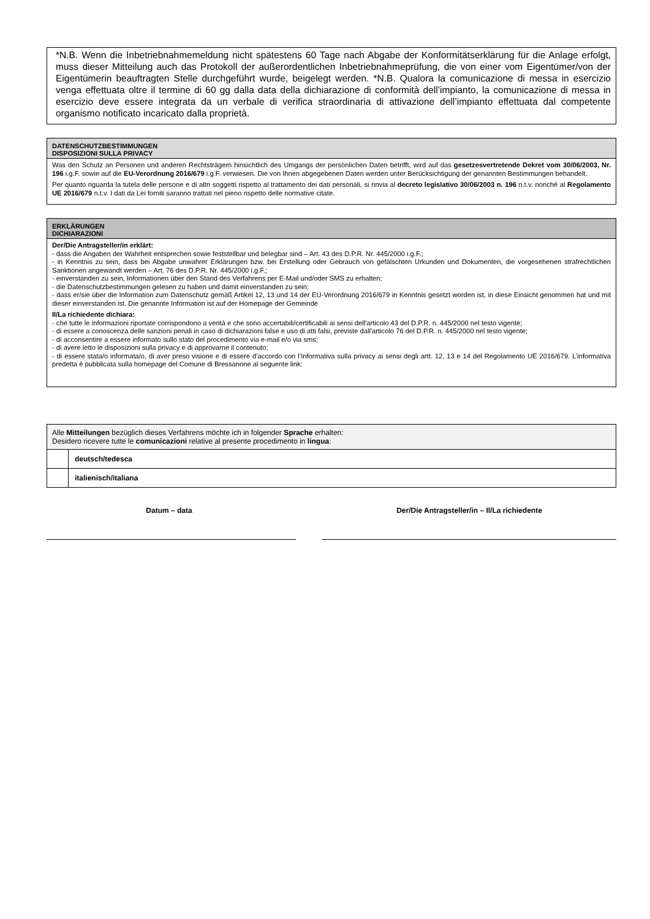*N.B. Wenn die Inbetriebnahmemeldung nicht spätestens 60 Tage nach Abgabe der Konformitätserklärung für die Anlage erfolgt, muss dieser Mitteilung auch das Protokoll der außerordentlichen Inbetriebnahmeprüfung, die von einer vom Eigentümer/von der Eigentümerin beauftragten Stelle durchgeführt wurde, beigelegt werden. *N.B. Qualora la comunicazione di messa in esercizio venga effettuata oltre il termine di 60 gg dalla data della dichiarazione di conformità dell’impianto, la comunicazione di messa in esercizio deve essere integrata da un verbale di verifica straordinaria di attivazione dell’impianto effettuata dal competente organismo notificato incaricato dalla proprietà.
DATENSCHUTZBESTIMMUNGEN
DISPOSIZIONI SULLA PRIVACY
Was den Schutz an Personen und anderen Rechtsträgern hinsichtlich des Umgangs der persönlichen Daten betrifft, wird auf das gesetzesvertretende Dekret vom 30/06/2003, Nr. 196 i.g.F. sowie auf die EU-Verordnung 2016/679 i.g.F. verwiesen. Die von Ihnen abgegebenen Daten werden unter Berücksichtigung der genannten Bestimmungen behandelt.
Per quanto riguarda la tutela delle persone e di altri soggetti rispetto al trattamento dei dati personali, si rinvia al decreto legislativo 30/06/2003 n. 196 n.t.v. nonché al Regolamento UE 2016/679 n.t.v. I dati da Lei forniti saranno trattati nel pieno rispetto delle normative citate.
ERKLÄRUNGEN
DICHIARAZIONI
Der/Die Antragsteller/in erklärt:
- dass die Angaben der Wahrheit entsprechen sowie feststellbar und belegbar sind – Art. 43 des D.P.R. Nr. 445/2000 i.g.F.;
- in Kenntnis zu sein, dass bei Abgabe unwahrer Erklärungen bzw. bei Erstellung oder Gebrauch von gefälschten Urkunden und Dokumenten, die vorgesehenen strafrechtlichen Sanktionen angewandt werden – Art. 76 des D.P.R. Nr. 445/2000 i.g.F.;
- einverstanden zu sein, Informationen über den Stand des Verfahrens per E-Mail und/oder SMS zu erhalten;
- die Datenschutzbestimmungen gelesen zu haben und damit einverstanden zu sein;
- dass er/sie über die Information zum Datenschutz gemäß Artikel 12, 13 und 14 der EU-Verordnung 2016/679 in Kenntnis gesetzt worden ist, in diese Einsicht genommen hat und mit dieser einverstanden ist. Die genannte Information ist auf der Homepage der Gemeinde
Il/La richiedente dichiara:
- che tutte le informazioni riportate corrispondono a verità e che sono accertabili/certificabili ai sensi dell'articolo 43 del D.P.R. n. 445/2000 nel testo vigente;
- di essere a conoscenza delle sanzioni penali in caso di dichiarazioni false e uso di atti falsi, previste dall'articolo 76 del D.P.R. n. 445/2000 nel testo vigente;
- di acconsentire a essere informato sullo stato del procedimento via e-mail e/o via sms;
- di avere letto le disposizioni sulla privacy e di approvarne il contenuto;
- di essere stata/o informata/o, di aver preso visione e di essere d’accordo con l’Informativa sulla privacy ai sensi degli artt. 12, 13 e 14 del Regolamento UE 2016/679. L’informativa predetta è pubblicata sulla homepage del Comune di Bressanone al seguente link:
| Alle Mitteilungen bezüglich dieses Verfahrens möchte ich in folgender Sprache erhalten: Desidero ricevere tutte le comunicazioni relative al presente procedimento in lingua : | |
| | deutsch/tedesca |
| | italienisch/italiana |
Datum – data Der/Die Antragsteller/in – Il/La richiedente